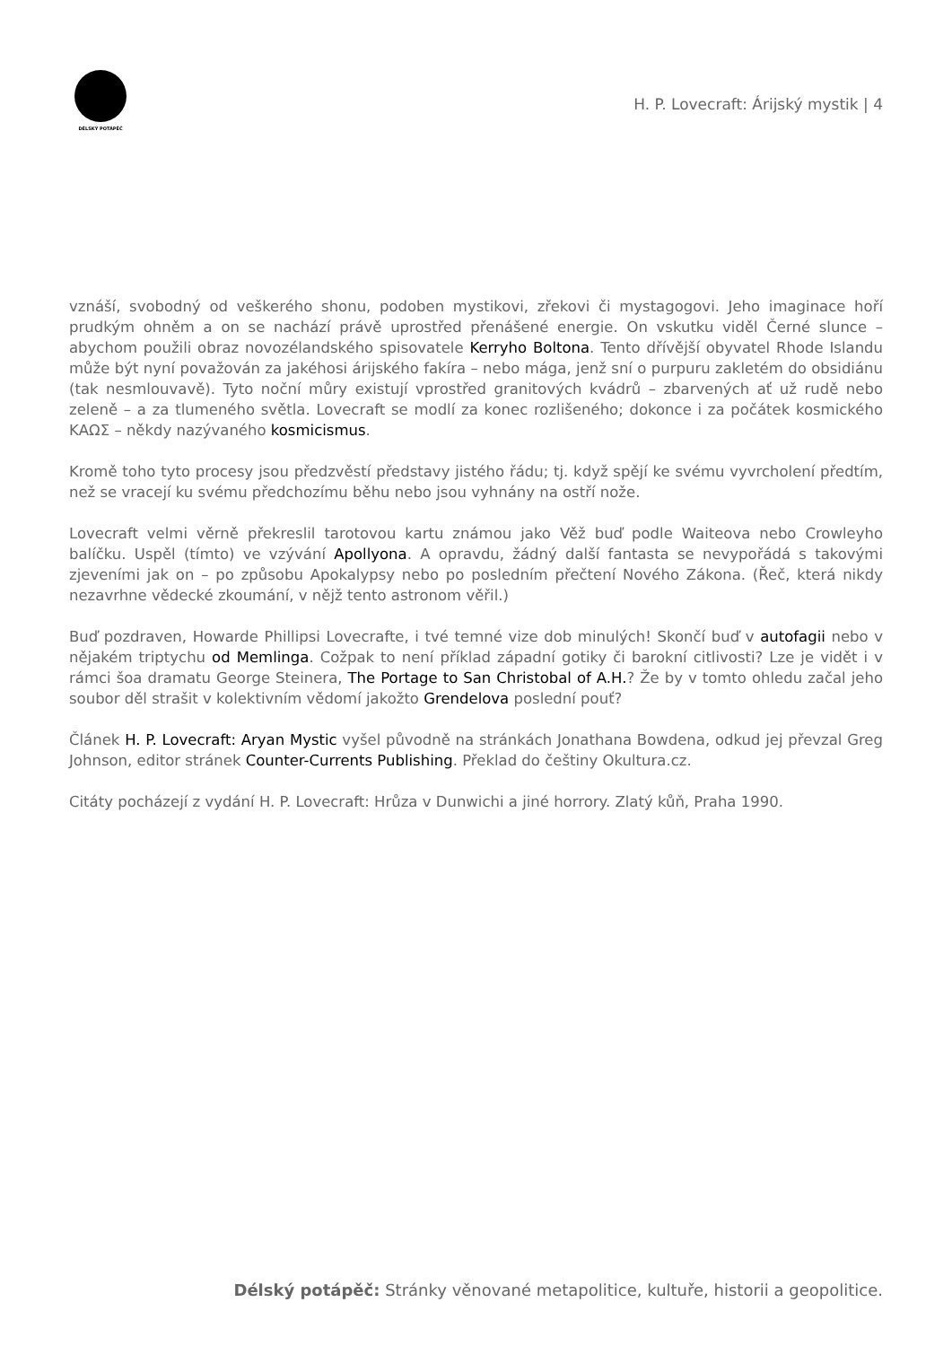DÉLSKÝ POTÁPĚČ
H. P. Lovecraft: Árijský mystik | 4
vznáší, svobodný od veškerého shonu, podoben mystikovi, zřekovi či mystagogovi. Jeho imaginace hoří prudkým ohněm a on se nachází právě uprostřed přenášené energie. On vskutku viděl Černé slunce – abychom použili obraz novozélandského spisovatele Kerryho Boltona. Tento dřívější obyvatel Rhode Islandu může být nyní považován za jakéhosi árijského fakíra – nebo mága, jenž sní o purpuru zakletém do obsidiánu (tak nesmlouvavě). Tyto noční můry existují vprostřed granitových kvádrů – zbarvených ať už rudě nebo zeleně – a za tlumeného světla. Lovecraft se modlí za konec rozlišeného; dokonce i za počátek kosmického ΚΑΩΣ – někdy nazývaného kosmicismus.
Kromě toho tyto procesy jsou předzvěstí představy jistého řádu; tj. když spějí ke svému vyvrcholení předtím, než se vracejí ku svému předchozímu běhu nebo jsou vyhnány na ostří nože.
Lovecraft velmi věrně překreslil tarotovou kartu známou jako Věž buď podle Waiteova nebo Crowleyho balíčku. Uspěl (tímto) ve vzývání Apollyona. A opravdu, žádný další fantasta se nevypořádá s takovými zjeveními jak on – po způsobu Apokalypsy nebo po posledním přečtení Nového Zákona. (Řeč, která nikdy nezavrhne vědecké zkoumání, v nějž tento astronom věřil.)
Buď pozdraven, Howarde Phillipsi Lovecrafte, i tvé temné vize dob minulých! Skončí buď v autofagii nebo v nějakém triptychu od Memlinga. Cožpak to není příklad západní gotiky či barokní citlivosti? Lze je vidět i v rámci šoa dramatu George Steinera, The Portage to San Christobal of A.H.? Že by v tomto ohledu začal jeho soubor děl strašit v kolektivním vědomí jakožto Grendelova poslední pouť?
Článek H. P. Lovecraft: Aryan Mystic vyšel původně na stránkách Jonathana Bowdena, odkud jej převzal Greg Johnson, editor stránek Counter-Currents Publishing. Překlad do češtiny Okultura.cz.
Citáty pocházejí z vydání H. P. Lovecraft: Hrůza v Dunwichi a jiné horrory. Zlatý kůň, Praha 1990.
Délský potápěč: Stránky věnované metapolitice, kultuře, historii a geopolitice.